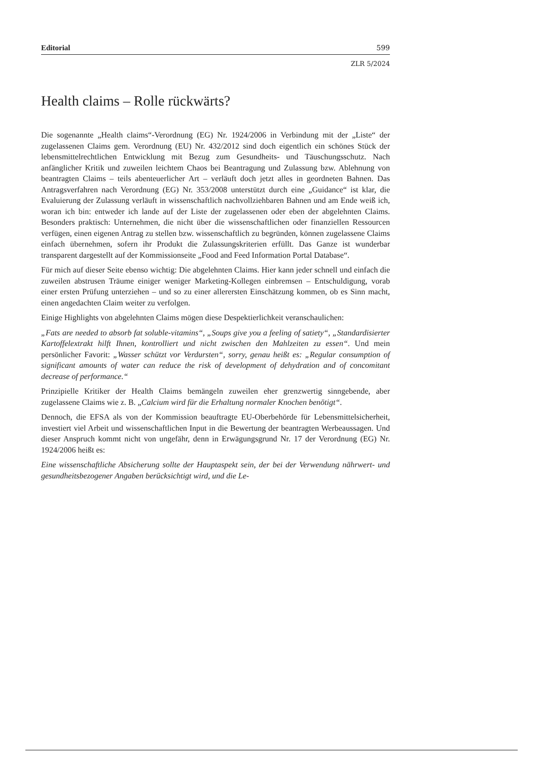Editorial 599
ZLR 5/2024
Health claims – Rolle rückwärts?
Die sogenannte „Health claims“-Verordnung (EG) Nr. 1924/2006 in Verbindung mit der „Liste“ der zugelassenen Claims gem. Verordnung (EU) Nr. 432/2012 sind doch eigentlich ein schönes Stück der lebensmittelrechtlichen Entwicklung mit Bezug zum Gesundheits- und Täuschungsschutz. Nach anfänglicher Kritik und zuweilen leichtem Chaos bei Beantragung und Zulassung bzw. Ablehnung von beantragten Claims – teils abenteuerlicher Art – verläuft doch jetzt alles in geordneten Bahnen. Das Antragsverfahren nach Verordnung (EG) Nr. 353/2008 unterstützt durch eine „Guidance“ ist klar, die Evaluierung der Zulassung verläuft in wissenschaftlich nachvollziehbaren Bahnen und am Ende weiß ich, woran ich bin: entweder ich lande auf der Liste der zugelassenen oder eben der abgelehnten Claims. Besonders praktisch: Unternehmen, die nicht über die wissenschaftlichen oder finanziellen Ressourcen verfügen, einen eigenen Antrag zu stellen bzw. wissenschaftlich zu begründen, können zugelassene Claims einfach übernehmen, sofern ihr Produkt die Zulassungskriterien erfüllt. Das Ganze ist wunderbar transparent dargestellt auf der Kommissionseite „Food and Feed Information Portal Database“.
Für mich auf dieser Seite ebenso wichtig: Die abgelehnten Claims. Hier kann jeder schnell und einfach die zuweilen abstrusen Träume einiger weniger Marketing-Kollegen einbremsen – Entschuldigung, vorab einer ersten Prüfung unterziehen – und so zu einer allerersten Einschätzung kommen, ob es Sinn macht, einen angedachten Claim weiter zu verfolgen.
Einige Highlights von abgelehnten Claims mögen diese Despektierlichkeit veranschaulichen:
„Fats are needed to absorb fat soluble-vitamins“, „Soups give you a feeling of satiety“, „Standardisierter Kartoffelextrakt hilft Ihnen, kontrolliert und nicht zwischen den Mahlzeiten zu essen“. Und mein persönlicher Favorit: „Wasser schützt vor Verdursten“, sorry, genau heißt es: „Regular consumption of significant amounts of water can reduce the risk of development of dehydration and of concomitant decrease of performance.“
Prinzipielle Kritiker der Health Claims bemängeln zuweilen eher grenzwertig sinngebende, aber zugelassene Claims wie z. B. „Calcium wird für die Erhaltung normaler Knochen benötigt“.
Dennoch, die EFSA als von der Kommission beauftragte EU-Oberbehörde für Lebensmittelsicherheit, investiert viel Arbeit und wissenschaftlichen Input in die Bewertung der beantragten Werbeaussagen. Und dieser Anspruch kommt nicht von ungefähr, denn in Erwägungsgrund Nr. 17 der Verordnung (EG) Nr. 1924/2006 heißt es:
Eine wissenschaftliche Absicherung sollte der Hauptaspekt sein, der bei der Verwendung nährwert- und gesundheitsbezogener Angaben berücksichtigt wird, und die Le-